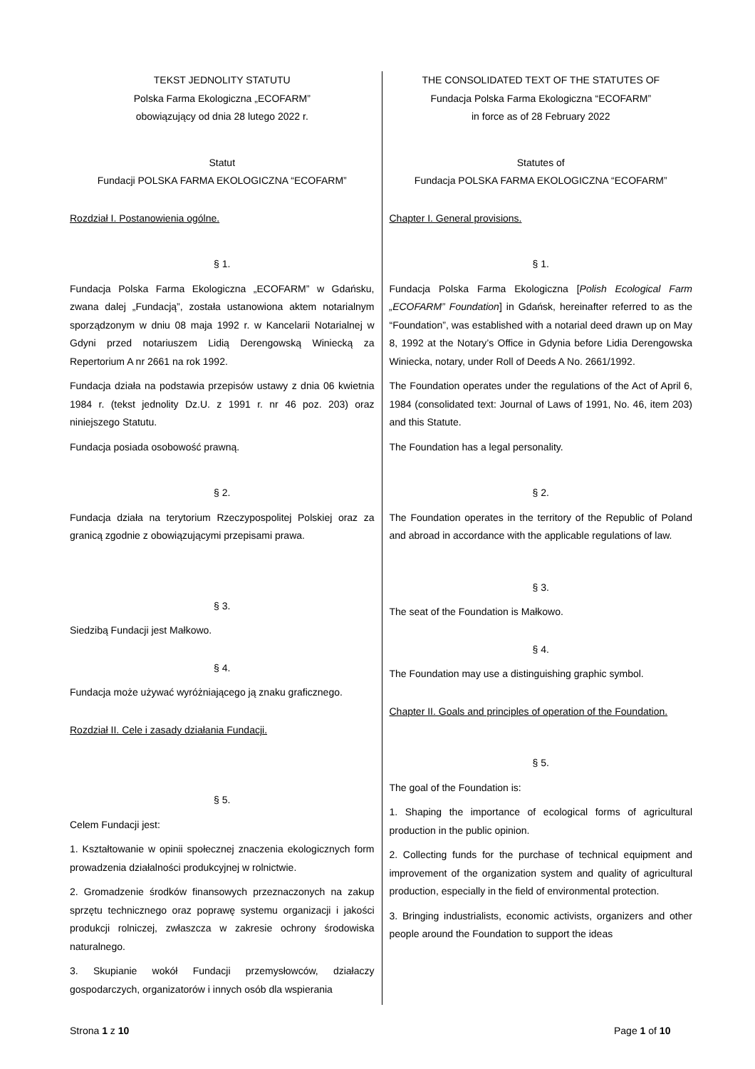| TEKST JEDNOLITY STATUTU Polska Farma Ekologiczna „ECOFARM” obowiązujący od dnia 28 lutego 2022 r. Statut Fundacji POLSKA FARMA EKOLOGICZNA “ECOFARM” Rozdział I. Postanowienia ogólne. § 1. Fundacja Polska Farma Ekologiczna „ECOFARM” w Gdańsku, zwana dalej „Fundacją”, została ustanowiona aktem notarialnym sporządzonym w dniu 08 maja 1992 r. w Kancelarii Notarialnej w Gdyni przed notariuszem Lidią Derengowską Winiecką za Repertorium A nr 2661 na rok 1992. Fundacja działa na podstawia przepisów ustawy z dnia 06 kwietnia 1984 r. (tekst jednolity Dz.U. z 1991 r. nr 46 poz. 203) oraz niniejszego Statutu. Fundacja posiada osobowość prawną. § 2. Fundacja działa na terytorium Rzeczypospolitej Polskiej oraz za granicą zgodnie z obowiązującymi przepisami prawa. § 3. Siedzibą Fundacji jest Małkowo. § 4. Fundacja może używać wyróżniającego ją znaku graficznego. Rozdział II. Cele i zasady działania Fundacji. § 5. Celem Fundacji jest: 1. Kształtowanie w opinii społecznej znaczenia ekologicznych form prowadzenia działalności produkcyjnej w rolnictwie. 2. Gromadzenie środków finansowych przeznaczonych na zakup sprzętu technicznego oraz poprawę systemu organizacji i jakości produkcji rolniczej, zwłaszcza w zakresie ochrony środowiska naturalnego. 3. Skupianie wokół Fundacji przemysłowców, działaczy gospodarczych, organizatorów i innych osób dla wspierania | THE CONSOLIDATED TEXT OF THE STATUTES OF Fundacja Polska Farma Ekologiczna “ECOFARM” in force as of 28 February 2022 Statutes of Fundacja POLSKA FARMA EKOLOGICZNA “ECOFARM” Chapter I. General provisions. § 1. Fundacja Polska Farma Ekologiczna [ Polish Ecological Farm „ECOFARM” Foundation ] in Gdańsk, hereinafter referred to as the “Foundation”, was established with a notarial deed drawn up on May 8, 1992 at the Notary’s Office in Gdynia before Lidia Derengowska Winiecka, notary, under Roll of Deeds A No. 2661/1992. The Foundation operates under the regulations of the Act of April 6, 1984 (consolidated text: Journal of Laws of 1991, No. 46, item 203) and this Statute. The Foundation has a legal personality. § 2. The Foundation operates in the territory of the Republic of Poland and abroad in accordance with the applicable regulations of law. § 3. The seat of the Foundation is Małkowo. § 4. The Foundation may use a distinguishing graphic symbol. Chapter II. Goals and principles of operation of the Foundation. § 5. The goal of the Foundation is: 1. Shaping the importance of ecological forms of agricultural production in the public opinion. 2. Collecting funds for the purchase of technical equipment and improvement of the organization system and quality of agricultural production, especially in the field of environmental protection. 3. Bringing industrialists, economic activists, organizers and other people around the Foundation to support the ideas |
Strona 1 z 10 Page 1 of 10